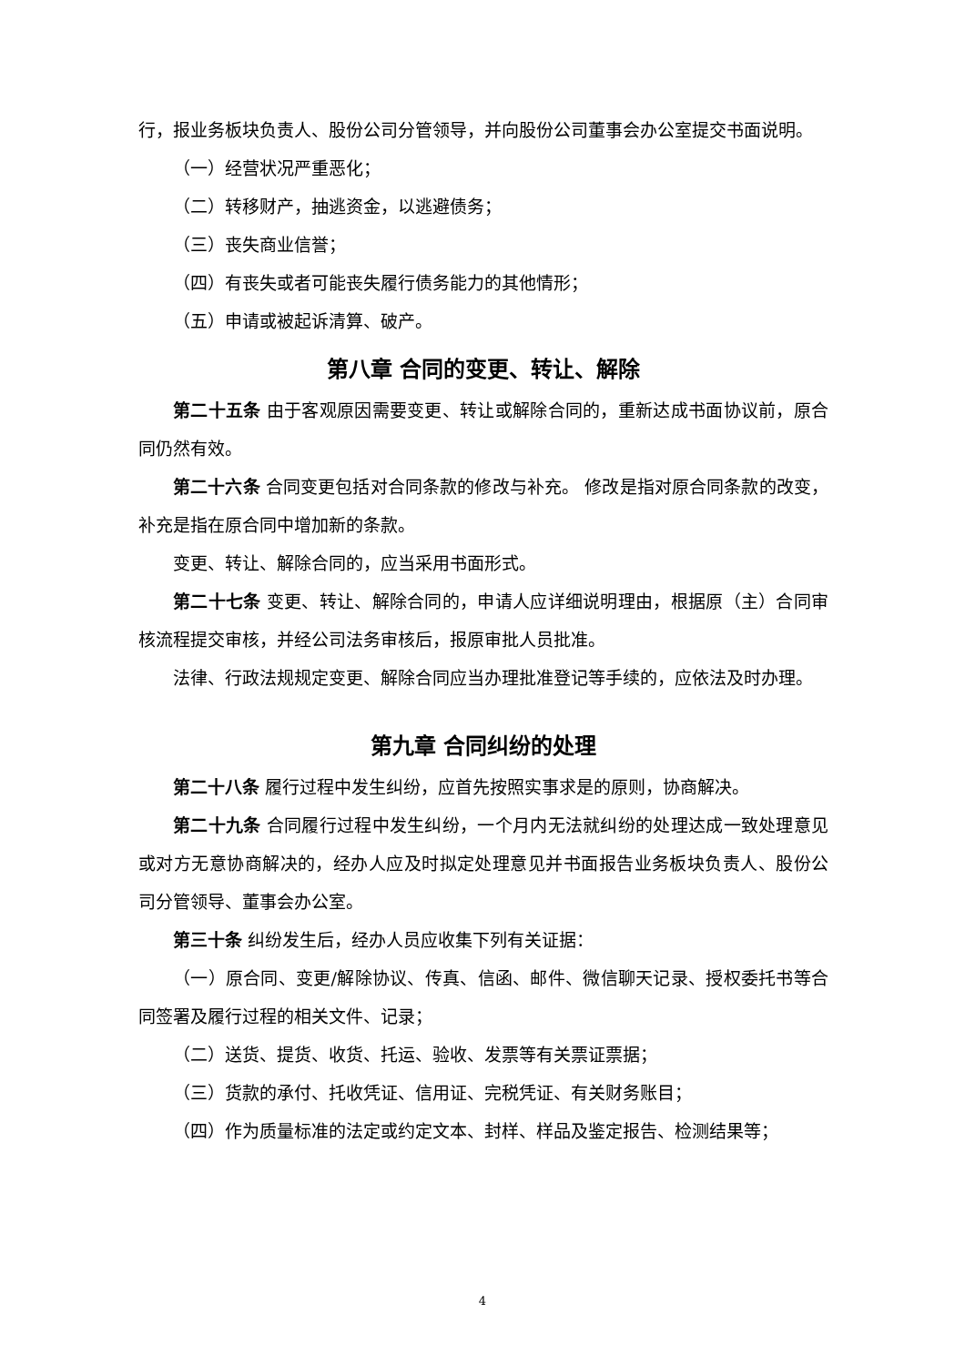行，报业务板块负责人、股份公司分管领导，并向股份公司董事会办公室提交书面说明。
（一）经营状况严重恶化；
（二）转移财产，抽逃资金，以逃避债务；
（三）丧失商业信誉；
（四）有丧失或者可能丧失履行债务能力的其他情形；
（五）申请或被起诉清算、破产。
第八章 合同的变更、转让、解除
第二十五条 由于客观原因需要变更、转让或解除合同的，重新达成书面协议前，原合同仍然有效。
第二十六条 合同变更包括对合同条款的修改与补充。 修改是指对原合同条款的改变，补充是指在原合同中增加新的条款。
变更、转让、解除合同的，应当采用书面形式。
第二十七条 变更、转让、解除合同的，申请人应详细说明理由，根据原（主）合同审核流程提交审核，并经公司法务审核后，报原审批人员批准。
法律、行政法规规定变更、解除合同应当办理批准登记等手续的，应依法及时办理。
第九章 合同纠纷的处理
第二十八条 履行过程中发生纠纷，应首先按照实事求是的原则，协商解决。
第二十九条 合同履行过程中发生纠纷，一个月内无法就纠纷的处理达成一致处理意见或对方无意协商解决的，经办人应及时拟定处理意见并书面报告业务板块负责人、股份公司分管领导、董事会办公室。
第三十条 纠纷发生后，经办人员应收集下列有关证据：
（一）原合同、变更/解除协议、传真、信函、邮件、微信聊天记录、授权委托书等合同签署及履行过程的相关文件、记录；
（二）送货、提货、收货、托运、验收、发票等有关票证票据；
（三）货款的承付、托收凭证、信用证、完税凭证、有关财务账目；
（四）作为质量标准的法定或约定文本、封样、样品及鉴定报告、检测结果等；
4